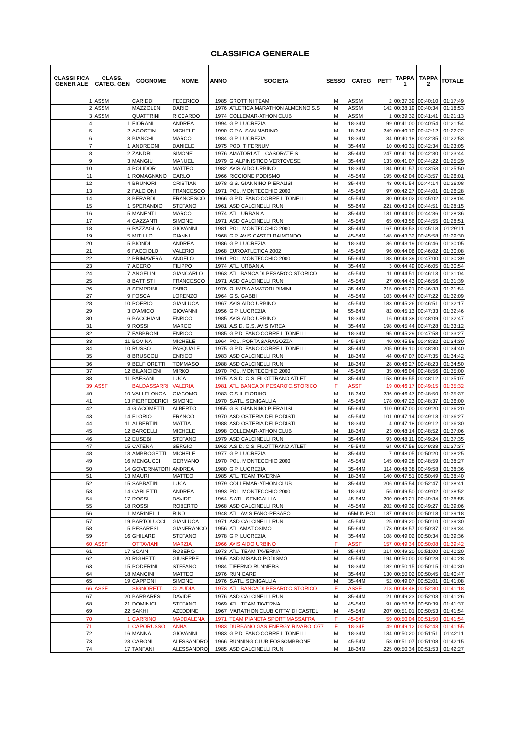CLASSIFICA GENERALE
| CLASSI FICA GENER ALE | CLASS. CATEG. GEN | COGNOME | NOME | ANNO | SOCIETA | SESSO | CATEG | PETT | TAPPA 1 | TAPPA 2 | TOTALE |
| --- | --- | --- | --- | --- | --- | --- | --- | --- | --- | --- | --- |
| 1 | ASSM | CARIDDI | FEDERICO | 1985 | GROTTINI TEAM | M | ASSM | 2 | 00:37:39 | 00:40:10 | 01:17:49 |
| 2 | ASSM | MAZZOLENI | DARIO | 1976 | ATLETICA MARATHON ALMENNO S.S | M | ASSM | 142 | 00:38:19 | 00:40:34 | 01:18:53 |
| 3 | ASSM | QUATTRINI | RICCARDO | 1974 | COLLEMAR-ATHON CLUB | M | ASSM | 1 | 00:39:32 | 00:41:41 | 01:21:13 |
| 4 | 1 | FIORANI | ANDREA | 1994 | G.P. LUCREZIA | M | 18-34M | 99 | 00:41:00 | 00:40:54 | 01:21:54 |
| 5 | 2 | AGOSTINI | MICHELE | 1990 | G.P.A. SAN MARINO | M | 18-34M | 249 | 00:40:10 | 00:42:12 | 01:22:22 |
| 6 | 3 | BIANCHI | MARCO | 1984 | G.P. LUCREZIA | M | 18-34M | 34 | 00:40:18 | 00:42:35 | 01:22:53 |
| 7 | 1 | ANDREONI | DANIELE | 1975 | POD. TIFERNUM | M | 35-44M | 10 | 00:40:31 | 00:42:34 | 01:23:05 |
| 8 | 2 | ZANDRI | SIMONE | 1976 | AMATORI ATL. CASORATE S. | M | 35-44M | 247 | 00:41:14 | 00:42:30 | 01:23:44 |
| 9 | 3 | MANGILI | MANUEL | 1979 | G. ALPINISTICO VERTOVESE | M | 35-44M | 133 | 00:41:07 | 00:44:22 | 01:25:29 |
| 10 | 4 | POLIDORI | MATTEO | 1982 | AVIS AIDO URBINO | M | 18-34M | 184 | 00:41:57 | 00:43:53 | 01:25:50 |
| 11 | 1 | ROMAGNANO | CARLO | 1966 | RICCIONE PODISMO | M | 45-54M | 195 | 00:42:04 | 00:43:57 | 01:26:01 |
| 12 | 4 | BRUNORI | CRISTIAN | 1978 | G.S. GIANNINO PIERALISI | M | 35-44M | 43 | 00:41:54 | 00:44:14 | 01:26:08 |
| 13 | 2 | FALCIONI | FRANCESCO | 1971 | POL. MONTECCHIO 2000 | M | 45-54M | 97 | 00:42:27 | 00:44:01 | 01:26:28 |
| 14 | 3 | BERARDI | FRANCESCO | 1966 | G.P.D. FANO CORRE L.TONELLI | M | 45-54M | 30 | 00:43:02 | 00:45:02 | 01:28:04 |
| 15 | 1 | SPERANDIO | STEFANO | 1961 | ASD CALCINELLI RUN | M | 55-64M | 221 | 00:43:24 | 00:44:51 | 01:28:15 |
| 16 | 5 | MANENTI | MARCO | 1974 | ATL. URBANIA | M | 35-44M | 131 | 00:44:00 | 00:44:36 | 01:28:36 |
| 17 | 4 | CAZZANTI | SIMONE | 1971 | ASD CALCINELLI RUN | M | 45-54M | 65 | 00:43:56 | 00:44:55 | 01:28:51 |
| 18 | 6 | PAZZAGLIA | GIOVANNI | 1981 | POL. MONTECCHIO 2000 | M | 35-44M | 167 | 00:43:53 | 00:45:18 | 01:29:11 |
| 19 | 5 | MITILLO | GIANNI | 1968 | G.P. AVIS CASTELRAIMONDO | M | 45-54M | 148 | 00:43:32 | 00:45:58 | 01:29:30 |
| 20 | 5 | BIONDI | ANDREA | 1986 | G.P. LUCREZIA | M | 18-34M | 36 | 00:43:19 | 00:46:46 | 01:30:05 |
| 21 | 6 | FACCIOLO | VALERIO | 1968 | EUROATLETICA 2002 | M | 45-54M | 96 | 00:44:06 | 00:46:02 | 01:30:08 |
| 22 | 2 | PRIMAVERA | ANGELO | 1961 | POL. MONTECCHIO 2000 | M | 55-64M | 188 | 00:43:39 | 00:47:00 | 01:30:39 |
| 23 | 7 | ACERO | FILIPPO | 1974 | ATL. URBANIA | M | 35-44M | 3 | 00:44:49 | 00:46:05 | 01:30:54 |
| 24 | 7 | ANGELINI | GIANCARLO | 1963 | ATL.'BANCA DI PESARO'C.STORICO | M | 45-54M | 11 | 00:44:51 | 00:46:13 | 01:31:04 |
| 25 | 8 | BATTISTI | FRANCESCO | 1971 | ASD CALCINELLI RUN | M | 45-54M | 27 | 00:44:43 | 00:46:56 | 01:31:39 |
| 26 | 8 | SEMPRINI | FABIO | 1976 | OLIMPIA AMATORI RIMINI | M | 35-44M | 215 | 00:45:21 | 00:46:33 | 01:31:54 |
| 27 | 9 | FOSCA | LORENZO | 1964 | G.S. GABBI | M | 45-54M | 103 | 00:44:47 | 00:47:22 | 01:32:09 |
| 28 | 10 | POERIO | GIANLUCA | 1967 | AVIS AIDO URBINO | M | 45-54M | 183 | 00:45:26 | 00:46:51 | 01:32:17 |
| 29 | 3 | D'AMICO | GIOVANNI | 1956 | G.P. LUCREZIA | M | 55-64M | 82 | 00:45:13 | 00:47:33 | 01:32:46 |
| 30 | 6 | BACCHIANI | ENRICO | 1985 | AVIS AIDO URBINO | M | 18-34M | 16 | 00:44:38 | 00:48:09 | 01:32:47 |
| 31 | 9 | ROSSI | MARCO | 1981 | A.S.D. G.S. AVIS IVREA | M | 35-44M | 198 | 00:45:44 | 00:47:28 | 01:33:12 |
| 32 | 7 | FABBRONI | ENRICO | 1985 | G.P.D. FANO CORRE L.TONELLI | M | 18-34M | 95 | 00:45:29 | 00:47:58 | 01:33:27 |
| 33 | 11 | BOVINA | MICHELE | 1964 | POL. PORTA SARAGOZZA | M | 45-54M | 40 | 00:45:58 | 00:48:32 | 01:34:30 |
| 34 | 10 | RUSSO | PASQUALE | 1975 | G.P.D. FANO CORRE L.TONELLI | M | 35-44M | 205 | 00:46:10 | 00:48:30 | 01:34:40 |
| 35 | 8 | BRUSCOLI | ENRICO | 1983 | ASD CALCINELLI RUN | M | 18-34M | 44 | 00:47:07 | 00:47:35 | 01:34:42 |
| 36 | 9 | BELFIORETTI | TOMMASO | 1988 | ASD CALCINELLI RUN | M | 18-34M | 28 | 00:46:27 | 00:48:23 | 01:34:50 |
| 37 | 12 | BILANCIONI | MIRKO | 1970 | POL. MONTECCHIO 2000 | M | 45-54M | 35 | 00:46:04 | 00:48:56 | 01:35:00 |
| 38 | 11 | PAESANI | LUCA | 1975 | A.S.D. C.S. FILOTTRANO ATLET | M | 35-44M | 158 | 00:46:55 | 00:48:12 | 01:35:07 |
| 39 | ASSF | BALDASSARRI | VALERIA | 1981 | ATL.'BANCA DI PESARO'C.STORICO | F | ASSF | 19 | 00:46:17 | 00:49:15 | 01:35:32 |
| 40 | 10 | VALLELONGA | GIACOMO | 1983 | G.S.IL FIORINO | M | 18-34M | 236 | 00:46:47 | 00:48:50 | 01:35:37 |
| 41 | 13 | PIERFEDERICI | SIMONE | 1970 | S.ATL. SENIGALLIA | M | 45-54M | 178 | 00:47:23 | 00:48:37 | 01:36:00 |
| 42 | 4 | GIACOMETTI | ALBERTO | 1955 | G.S. GIANNINO PIERALISI | M | 55-64M | 110 | 00:47:00 | 00:49:20 | 01:36:20 |
| 43 | 14 | FLORIO | FRANCO | 1970 | ASD OSTERIA DEI PODISTI | M | 45-54M | 101 | 00:47:14 | 00:49:13 | 01:36:27 |
| 44 | 11 | ALBERTINI | MATTIA | 1988 | ASD OSTERIA DEI PODISTI | M | 18-34M | 4 | 00:47:18 | 00:49:12 | 01:36:30 |
| 45 | 12 | BARCELLI | MICHELE | 1998 | COLLEMAR-ATHON CLUB | M | 18-34M | 23 | 00:48:14 | 00:48:52 | 01:37:06 |
| 46 | 12 | EUSEBI | STEFANO | 1979 | ASD CALCINELLI RUN | M | 35-44M | 93 | 00:48:11 | 00:49:24 | 01:37:35 |
| 47 | 15 | CATENA | SERGIO | 1962 | A.S.D. C.S. FILOTTRANO ATLET | M | 45-54M | 64 | 00:47:59 | 00:49:38 | 01:37:37 |
| 48 | 13 | AMBROGETTI | MICHELE | 1977 | G.P. LUCREZIA | M | 35-44M | 7 | 00:48:05 | 00:50:20 | 01:38:25 |
| 49 | 16 | MENGUCCI | GERMANO | 1970 | POL. MONTECCHIO 2000 | M | 45-54M | 145 | 00:49:28 | 00:48:59 | 01:38:27 |
| 50 | 14 | GOVERNATORI | ANDREA | 1980 | G.P. LUCREZIA | M | 35-44M | 114 | 00:48:38 | 00:49:58 | 01:38:36 |
| 51 | 13 | MAURI | MATTEO | 1985 | ATL. TEAM TAVERNA | M | 18-34M | 140 | 00:47:51 | 00:50:49 | 01:38:40 |
| 52 | 15 | SABBATINI | LUCA | 1979 | COLLEMAR-ATHON CLUB | M | 35-44M | 206 | 00:45:54 | 00:52:47 | 01:38:41 |
| 53 | 14 | CARLETTI | ANDREA | 1993 | POL. MONTECCHIO 2000 | M | 18-34M | 56 | 00:49:50 | 00:49:02 | 01:38:52 |
| 54 | 17 | ROSSI | DAVIDE | 1964 | S.ATL. SENIGALLIA | M | 45-54M | 200 | 00:49:21 | 00:49:34 | 01:38:55 |
| 55 | 18 | ROSSI | ROBERTO | 1968 | ASD CALCINELLI RUN | M | 45-54M | 202 | 00:49:39 | 00:49:27 | 01:39:06 |
| 56 | 1 | MARINELLI | RINO | 1948 | ATL. AVIS FANO-PESARO | M | 65M IN POI | 137 | 00:49:00 | 00:50:18 | 01:39:18 |
| 57 | 19 | BARTOLUCCI | GIANLUCA | 1971 | ASD CALCINELLI RUN | M | 45-54M | 25 | 00:49:20 | 00:50:10 | 01:39:30 |
| 58 | 5 | PESARESI | GIANFRANCO | 1956 | ATL.AMAT.OSIMO | M | 55-64M | 173 | 00:48:57 | 00:50:37 | 01:39:34 |
| 59 | 16 | GHILARDI | STEFANO | 1978 | G.P. LUCREZIA | M | 35-44M | 108 | 00:49:02 | 00:50:34 | 01:39:36 |
| 60 | ASSF | OTTAVIANI | MARZIA | 1966 | AVIS AIDO URBINO | F | ASSF | 157 | 00:49:34 | 00:50:08 | 01:39:42 |
| 61 | 17 | SCAINI | ROBERO | 1973 | ATL. TEAM TAVERNA | M | 35-44M | 214 | 00:49:20 | 00:51:00 | 01:40:20 |
| 62 | 20 | RIGHETTI | GIUSEPPE | 1965 | ASD MISANO PODISMO | M | 45-54M | 194 | 00:50:00 | 00:50:28 | 01:40:28 |
| 63 | 15 | PODERINI | STEFANO | 1984 | TIFERNO RUNNERS | M | 18-34M | 182 | 00:50:15 | 00:50:15 | 01:40:30 |
| 64 | 18 | MANCINI | MATTEO | 1976 | RUN CARD | M | 35-44M | 130 | 00:50:02 | 00:50:45 | 01:40:47 |
| 65 | 19 | CAPPONI | SIMONE | 1976 | S.ATL. SENIGALLIA | M | 35-44M | 52 | 00:49:07 | 00:52:01 | 01:41:08 |
| 66 | ASSF | SIGNORETTI | CLAUDIA | 1973 | ATL.'BANCA DI PESARO'C.STORICO | F | ASSF | 218 | 00:48:48 | 00:52:30 | 01:41:18 |
| 67 | 20 | BARBARESI | DAVIDE | 1976 | ASD CALCINELLI RUN | M | 35-44M | 21 | 00:49:23 | 00:52:03 | 01:41:26 |
| 68 | 21 | DOMINICI | STEFANO | 1969 | ATL. TEAM TAVERNA | M | 45-54M | 91 | 00:50:58 | 00:50:39 | 01:41:37 |
| 69 | 22 | SAKHI | AZEDDINE | 1967 | MARATHON CLUB CITTA' DI CASTEL | M | 45-54M | 207 | 00:51:01 | 00:50:53 | 01:41:54 |
| 70 | 1 | CARRINO | MADDALENA | 1971 | TEAM PIANETA SPORT MASSAFRA | F | 45-54F | 59 | 00:50:04 | 00:51:50 | 01:41:54 |
| 71 | 1 | CAPORUSSO | ANNA | 1983 | DURBANO GAS ENERGY RIVAROLO77 | F | 18-34F | 49 | 00:49:12 | 00:52:43 | 01:41:55 |
| 72 | 16 | MANNA | GIOVANNI | 1983 | G.P.D. FANO CORRE L.TONELLI | M | 18-34M | 134 | 00:50:20 | 00:51:51 | 01:42:11 |
| 73 | 23 | CARONI | ALESSANDRO | 1966 | RUNNING CLUB FOSSOMBRONE | M | 45-54M | 58 | 00:51:07 | 00:51:08 | 01:42:15 |
| 74 | 17 | TANFANI | ALESSANDRO | 1985 | ASD CALCINELLI RUN | M | 18-34M | 225 | 00:50:34 | 00:51:53 | 01:42:27 |